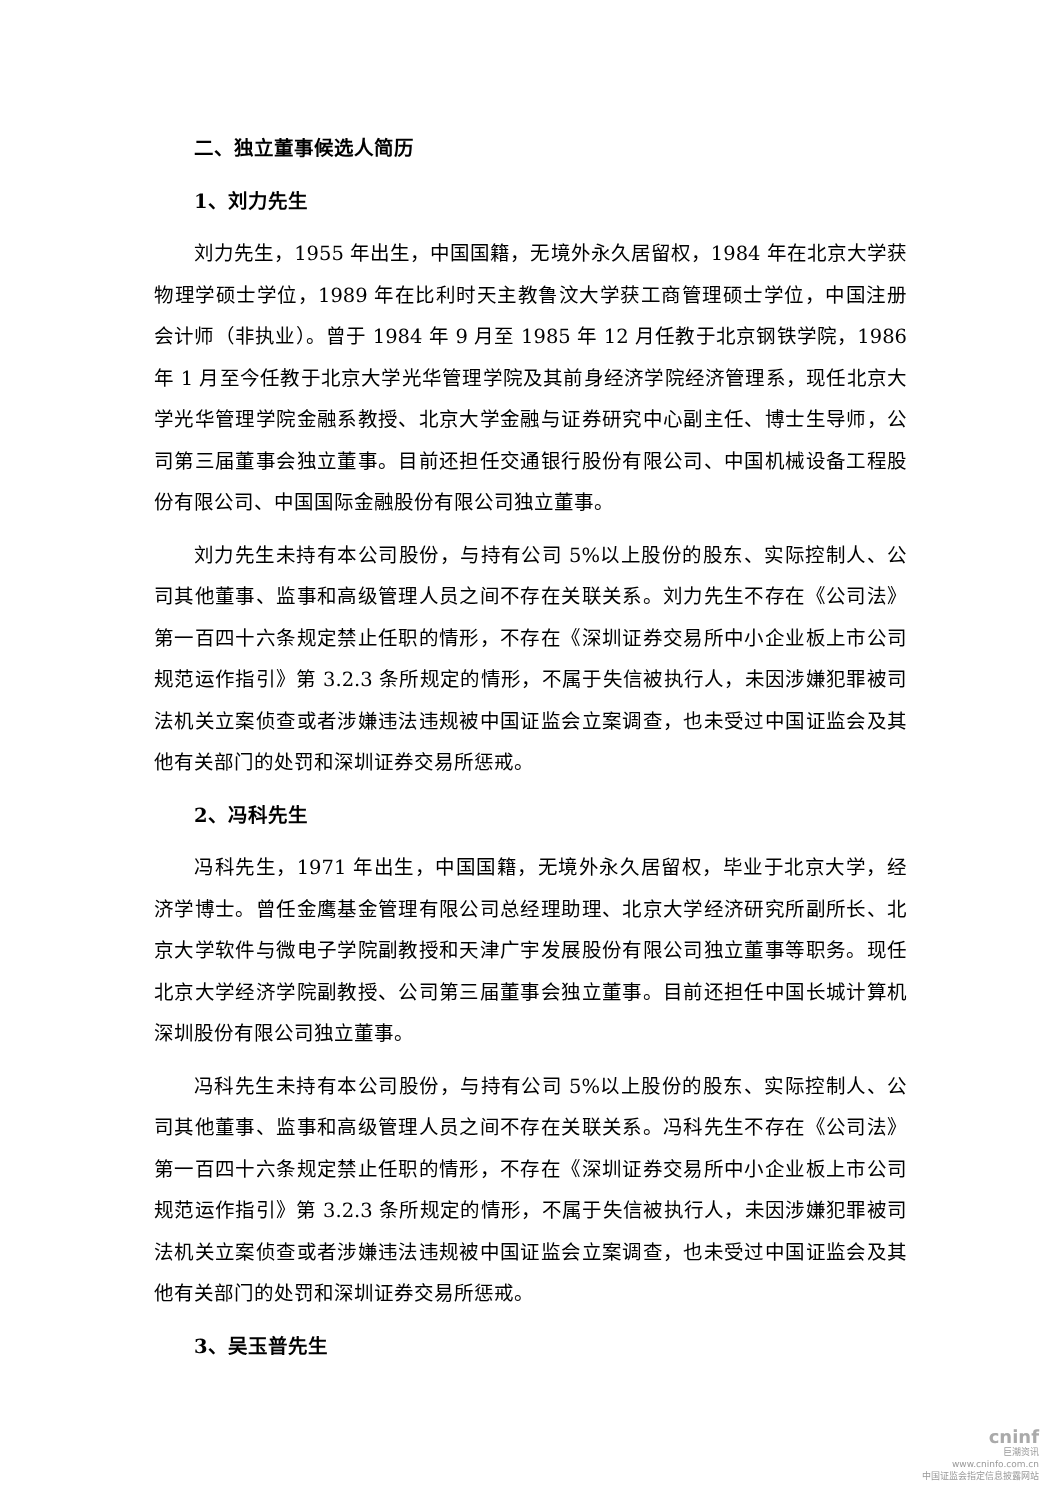二、独立董事候选人简历
1、刘力先生
刘力先生，1955 年出生，中国国籍，无境外永久居留权，1984 年在北京大学获物理学硕士学位，1989 年在比利时天主教鲁汶大学获工商管理硕士学位，中国注册会计师（非执业）。曾于 1984 年 9 月至 1985 年 12 月任教于北京钢铁学院，1986 年 1 月至今任教于北京大学光华管理学院及其前身经济学院经济管理系，现任北京大学光华管理学院金融系教授、北京大学金融与证券研究中心副主任、博士生导师，公司第三届董事会独立董事。目前还担任交通银行股份有限公司、中国机械设备工程股份有限公司、中国国际金融股份有限公司独立董事。
刘力先生未持有本公司股份，与持有公司 5%以上股份的股东、实际控制人、公司其他董事、监事和高级管理人员之间不存在关联关系。刘力先生不存在《公司法》第一百四十六条规定禁止任职的情形，不存在《深圳证券交易所中小企业板上市公司规范运作指引》第 3.2.3 条所规定的情形，不属于失信被执行人，未因涉嫌犯罪被司法机关立案侦查或者涉嫌违法违规被中国证监会立案调查，也未受过中国证监会及其他有关部门的处罚和深圳证券交易所惩戒。
2、冯科先生
冯科先生，1971 年出生，中国国籍，无境外永久居留权，毕业于北京大学，经济学博士。曾任金鹰基金管理有限公司总经理助理、北京大学经济研究所副所长、北京大学软件与微电子学院副教授和天津广宇发展股份有限公司独立董事等职务。现任北京大学经济学院副教授、公司第三届董事会独立董事。目前还担任中国长城计算机深圳股份有限公司独立董事。
冯科先生未持有本公司股份，与持有公司 5%以上股份的股东、实际控制人、公司其他董事、监事和高级管理人员之间不存在关联关系。冯科先生不存在《公司法》第一百四十六条规定禁止任职的情形，不存在《深圳证券交易所中小企业板上市公司规范运作指引》第 3.2.3 条所规定的情形，不属于失信被执行人，未因涉嫌犯罪被司法机关立案侦查或者涉嫌违法违规被中国证监会立案调查，也未受过中国证监会及其他有关部门的处罚和深圳证券交易所惩戒。
3、吴玉普先生
cninf
巨潮资讯
www.cninfo.com.cn
中国证监会指定信息披露网站